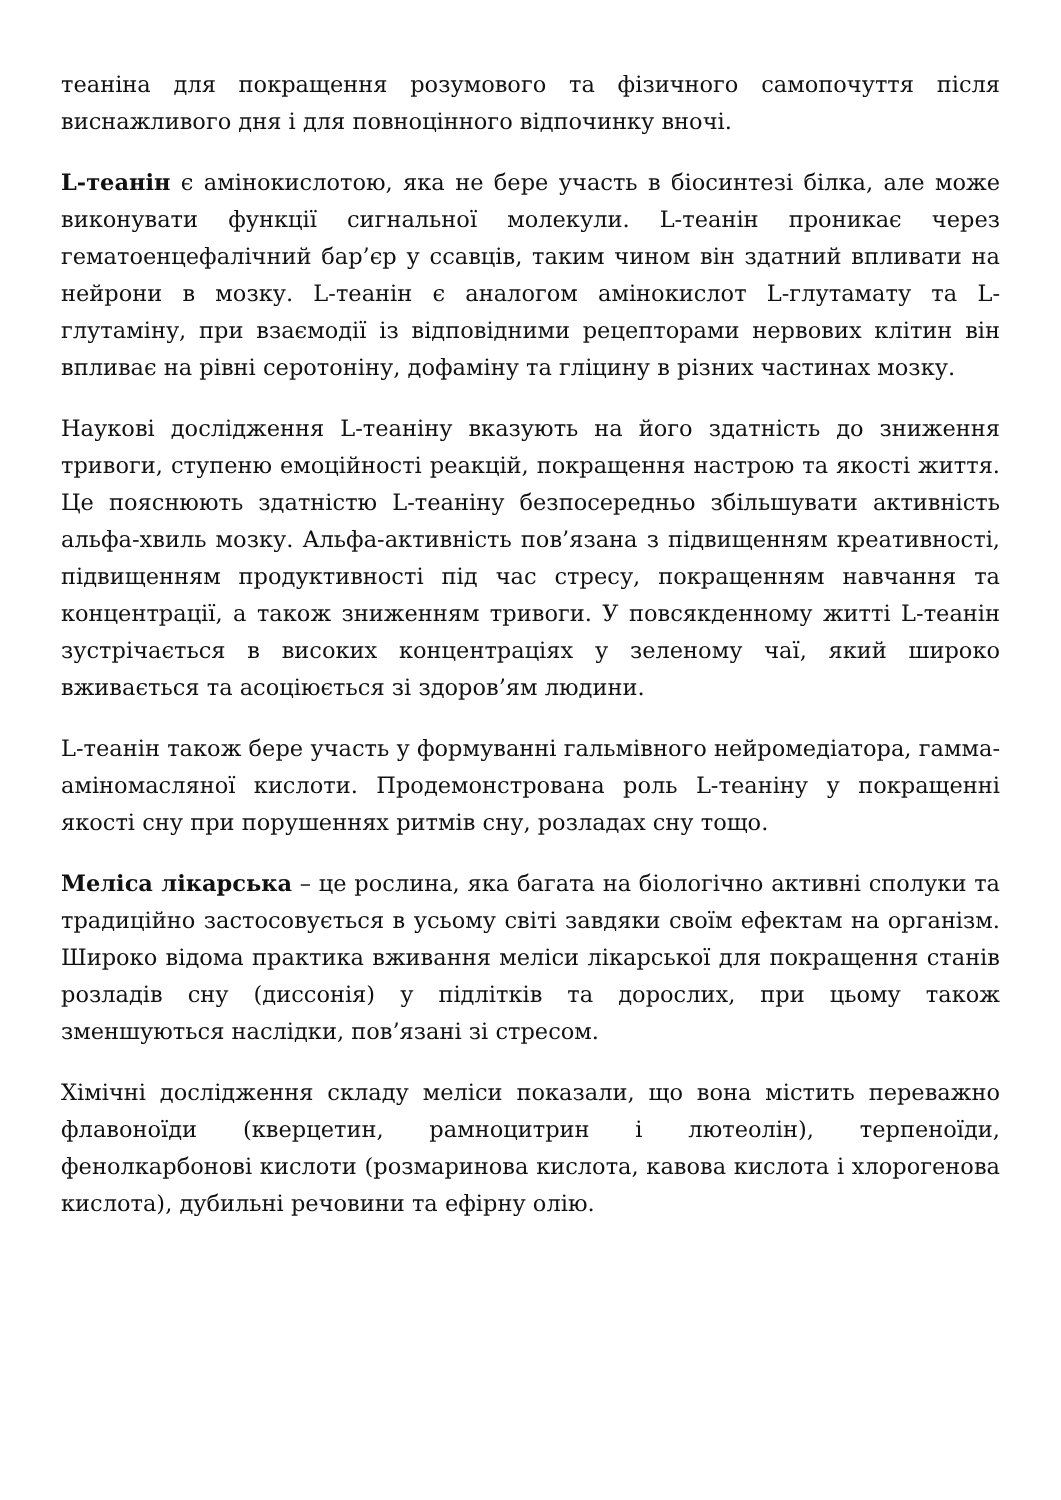теаніна для покращення розумового та фізичного самопочуття після виснажливого дня і для повноцінного відпочинку вночі.
L-теанін є амінокислотою, яка не бере участь в біосинтезі білка, але може виконувати функції сигнальної молекули. L-теанін проникає через гематоенцефалічний бар’єр у ссавців, таким чином він здатний впливати на нейрони в мозку. L-теанін є аналогом амінокислот L-глутамату та L-глутаміну, при взаємодії із відповідними рецепторами нервових клітин він впливає на рівні серотоніну, дофаміну та гліцину в різних частинах мозку.
Наукові дослідження L-теаніну вказують на його здатність до зниження тривоги, ступеню емоційності реакцій, покращення настрою та якості життя. Це пояснюють здатністю L-теаніну безпосередньо збільшувати активність альфа-хвиль мозку. Альфа-активність пов’язана з підвищенням креативності, підвищенням продуктивності під час стресу, покращенням навчання та концентрації, а також зниженням тривоги. У повсякденному житті L-теанін зустрічається в високих концентраціях у зеленому чаї, який широко вживається та асоціюється зі здоров’ям людини.
L-теанін також бере участь у формуванні гальмівного нейромедіатора, гамма-аміномасляної кислоти. Продемонстрована роль L-теаніну у покращенні якості сну при порушеннях ритмів сну, розладах сну тощо.
Меліса лікарська – це рослина, яка багата на біологічно активні сполуки та традиційно застосовується в усьому світі завдяки своїм ефектам на організм. Широко відома практика вживання меліси лікарської для покращення станів розладів сну (диссонія) у підлітків та дорослих, при цьому також зменшуються наслідки, пов’язані зі стресом.
Хімічні дослідження складу меліси показали, що вона містить переважно флавоноїди (кверцетин, рамноцитрин і лютеолін), терпеноїди, фенолкарбонові кислоти (розмаринова кислота, кавова кислота і хлорогенова кислота), дубильні речовини та ефірну олію.